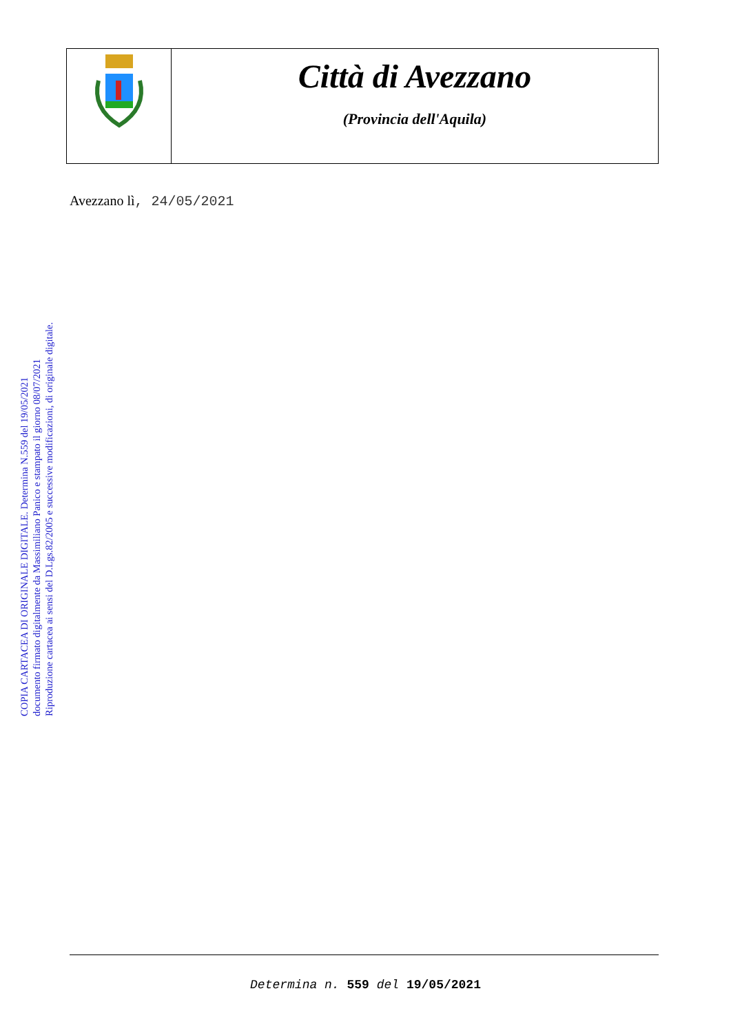Città di Avezzano
(Provincia dell'Aquila)
Avezzano lì, 24/05/2021
COPIA CARTACEA DI ORIGINALE DIGITALE. Determina N.559 del 19/05/2021
documento firmato digitalmente da Massimiliano Panico e stampato il giorno 08/07/2021
Riproduzione cartacea ai sensi del D.Lgs.82/2005 e successive modificazioni, di originale digitale.
Determina n. 559 del 19/05/2021